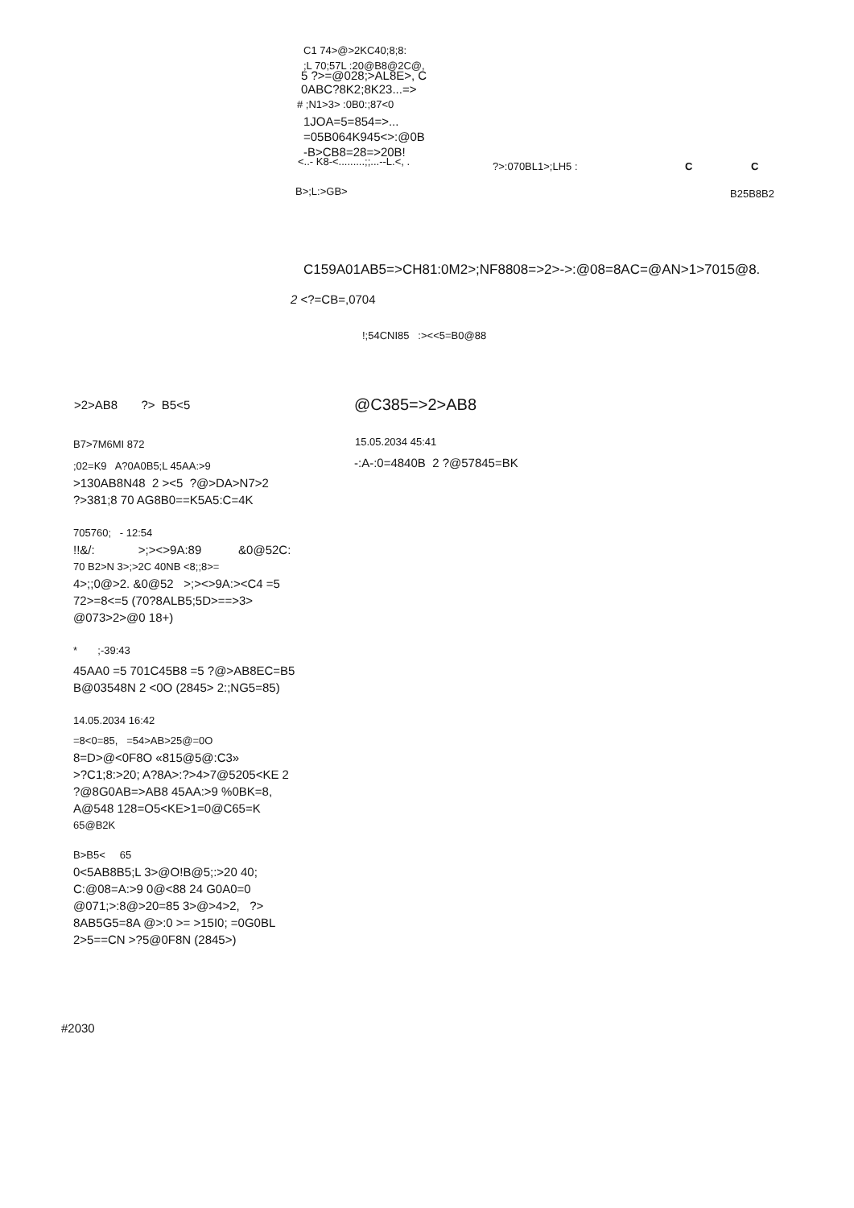C1 74>@>2KC40;8;8:
;L 70;57L :20@B8@2C@,
5 ?>=@028;>AL8E>, C
0ABC?8K2;8K23...=>
# ;N1>3> :0B0:;87<0
1JOA=5=854=>...
=05B064K945<>:@0B
-B>CB8=28=>20B!
<..- K8-<.........;;...--L.<, . ?>:070BL1>;LH5 : C C
B>;L:>GB> B25B8B2
C159A01AB5=>CH81:0M2>;NF8808=>2>->:@08=8AC=@AN>1>7015@8.
2 <?=CB=,0704
!;54CNI85 :><<5=B0@88
>2>AB8 ?> B5<5 @C385=>2>AB8
15.05.2034 45:41
-:A-:0=4840B 2 ?@57845=BK
B7>7M6MI 872
;02=K9 A?0A0B5;L 45AA:>9
>130AB8N48 2 ><5 ?@>DA>N7>2
?>381;8 70 AG8B0==K5A5:C=4K
705760; - 12:54
!!&/: >;><>9A:89 &0@52C:
70 B2>N 3>;>2C 40NB <8;;8>=
4>;;0@>2. &0@52 >;><>9A:><C4 =5
72>=8<=5 (70?8ALB5;5D>==>3>
@073>2>@0 18+)
* ;-39:43
45AA0 =5 701C45B8 =5 ?@>AB8EC=B5
B@03548N 2 <0O (2845> 2:;NG5=85)
14.05.2034 16:42
=8<0=85, =54>AB>25@=0O
8=D>@<0F8O «815@5@:C3»
>?C1;8:>20; A?8A>:?>4>7@5205<KE 2
?@8G0AB=>AB8 45AA:>9 %0BK=8,
A@548 128=O5<KE>1=0@C65=K
65@B2K
B>B5< 65
0<5AB8B5;L 3>@O!B@5;:>20 40;
C:@08=A:>9 0@<88 24 G0A0=0
@071;>:8@>20=85 3>@>4>2, ?>
8AB5G5=8A @>:0 >= >15I0; =0G0BL
2>5==CN >?5@0F8N (2845>)
#2030